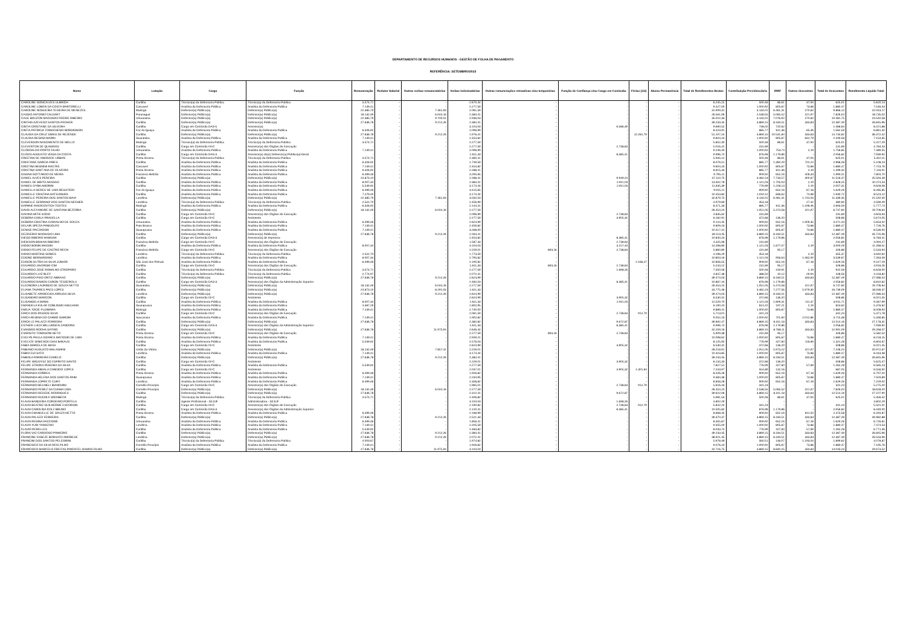DEPARTAMENTO DE RECURSOS HUMANOS - GESTÃO DE FOLHA DE PAGAMENTO
REFERÊNCIA: SETEMBRO/2023
| Nome | Lotação | Cargo | Função | Remuneração | Redutor Salarial | Outras verbas remuneratórias | Verbas indenizatórias | Outras remunerações retroativas e/ou temporárias | Função de Confiança e/ou Cargo em Comissão | Férias (1/3) | Abono Permanência | Total de Rendimentos Brutos | Contribuição Previdenciária | IRRF | Outros descontos | Total de Descontos | Rendimento Líquido Total |
| --- | --- | --- | --- | --- | --- | --- | --- | --- | --- | --- | --- | --- | --- | --- | --- | --- | --- |
| CAROLINE GONCALVES ULBRICH | Curitiba | Técnico(a) da Defensoria Pública | Técnico(a) da Defensoria Publica | 3.574,71 | - | - | 2.670,44 | - | - | - | - | 6.245,15 | 500,46 | 86,61 | 37,94 | 625,01 | 5.620,14 |
| CAROLINE LOBER DA COSTA MARTORELLI | Cascavel | Analista da Defensoria Pública | Analista da Defensoria Publica | 7.149,41 | - | - | 2.277,59 | - | - | - | - | 9.427,00 | 1.000,92 | 805,87 | 73,68 | 1.880,47 | 7.546,53 |
| CAROLINE NOGUEIRA TEIXEIRA DE MENEZES | Maringá | Defensor(a) Público(a) | Defensor(a) Público(a) | 22.385,79 | - | 7.461,93 | 2.061,59 | - | - | - | - | 31.909,31 | 3.134,01 | 6.461,31 | 270,82 | 9.866,14 | 22.043,17 |
| CASSIO ANTONIO CALDART | Paranaguá | Defensor(a) Público(a) | Defensor(a) Público(a) | 18.132,49 | - | 6.044,16 | 2.384,41 | - | - | - | - | 26.561,06 | 2.538,55 | 5.065,52 | 221,97 | 7.826,04 | 18.735,02 |
| CAUE BOUZON MACHADO FREIRE RIBEIRO | Umuarama | Defensor(a) Público(a) | Defensor(a) Público(a) | 22.385,79 | - | 9.700,51 | 2.936,03 | - | - | - | - | 35.022,33 | 3.134,01 | 7.076,92 | 270,82 | 10.481,75 | 24.540,58 |
| CINTHIA AZEVEDO SANTOS PECHER | Curitiba | Defensor(a) Público(a) | Defensor(a) Público(a) | 27.636,78 | - | 9.212,26 | 2.384,41 | - | - | - | - | 39.233,45 | 3.869,15 | 8.184,51 | 333,83 | 12.387,49 | 26.845,96 |
| CINTIA CRISTIANE DA SILVEIRA | Curitiba | Cargo em Comissão DAS-5 | Assessor(a) | - | - | - | 3.104,03 | - | 6.586,49 | - | - | 9.690,52 | 748,02 | 720,62 | - | 1.468,64 | 8.221,88 |
| CINTIA PATRICIA TOMACHESKI BORDIGNON | Foz do Iguaçu | Analista da Defensoria Pública | Analista da Defensoria Publica | 6.326,92 | - | - | 2.096,99 | - | - | - | - | 8.423,91 | 885,77 | 611,36 | 65,46 | 1.562,59 | 6.861,32 |
| CLAUDIA DA CRUZ SIMAS DE REZENDE | Curitiba | Defensor(a) Público(a) | Defensor(a) Público(a) | 27.636,78 | - | 9.212,26 | 1.976,41 | - | - | 12.281,79 | - | 51.107,24 | 3.869,15 | 10.531,84 | 333,83 | 14.734,82 | 36.372,42 |
| CLAUDIA REGINA MARIN | Guaratuba | Analista da Defensoria Pública | Analista da Defensoria Publica | 7.149,41 | - | - | 2.454,82 | - | - | - | - | 9.604,23 | 1.000,92 | 805,87 | 642,79 | 2.449,58 | 7.154,65 |
| CLEVERSON NASCIMENTO DE MELLO | Maringá | Técnico(a) da Defensoria Pública | Técnico(a) da Defensoria Publica | 3.574,71 | - | - | 2.277,59 | - | - | - | - | 5.852,30 | 500,46 | 86,61 | 37,94 | 625,01 | 5.227,29 |
| CLEVERTON DE QUADROS | Curitiba | Cargo em Comissão 04-C | Assessor(a) dos Órgãos de Execução | - | - | - | 2.277,59 | - | 2.738,63 | - | - | 5.016,22 | 231,69 | - | - | 231,69 | 4.784,53 |
| CLODOALDO PORTO FILHO | Umuarama | Analista da Defensoria Pública | Analista da Defensoria Publica | 7.149,41 | - | - | 2.096,99 | - | - | - | - | 9.246,40 | 1.000,92 | 753,74 | 2,19 | 1.756,85 | 7.489,55 |
| CLOVIS AUGUSTO VEIGA DA COSTA | Curitiba | Cargo em Comissão DAS-3 | Assessor(a) do(a) Defensor(a) Público(a)-Geral | - | - | - | 1.611,33 | - | 8.385,41 | - | - | 9.996,74 | 876,96 | 1.179,86 | - | 2.056,82 | 7.939,92 |
| CRISTIAN DE ANDRADE URBAN | Ponta Grossa | Técnico(a) da Defensoria Pública | Técnico(a) da Defensoria Publica | 3.574,71 | - | - | 2.360,41 | - | - | - | - | 5.935,12 | 500,46 | 86,61 | 37,94 | 625,01 | 5.310,11 |
| CRISTIANE GARCIA PIRES | Curitiba | Analista da Defensoria Pública | Analista da Defensoria Publica | 6.326,92 | - | - | 1.749,59 | - | - | - | - | 8.076,51 | 885,77 | 1.360,29 | 722,22 | 2.968,28 | 5.108,23 |
| CRISTINA BEGNINI RADTKE | Cascavel | Analista da Defensoria Pública | Analista da Defensoria Publica | 7.149,41 | - | - | 2.454,82 | - | - | - | - | 9.604,23 | 1.000,92 | 805,87 | 73,68 | 1.880,47 | 7.723,76 |
| CRISTINA SANT'ANA DE OLIVEIRA | Ponta Grossa | Analista da Defensoria Pública | Analista da Defensoria Publica | 6.326,92 | - | - | 2.288,41 | - | - | - | - | 8.615,33 | 885,77 | 611,36 | 2,19 | 1.499,32 | 7.116,01 |
| DAIANA GOTTARDO DE MEIRA | Francisco Beltrão | Analista da Defensoria Pública | Analista da Defensoria Publica | 6.499,46 | - | - | 3.295,65 | - | - | - | - | 9.795,11 | 909,92 | 652,16 | 428,33 | 1.990,41 | 7.804,70 |
| DANIEL ALVES PEREIRA | Curitiba | Defensor(a) Público(a) | Defensor(a) Público(a) | 24.873,10 | - | - | 2.288,41 | - | 9.949,24 | - | - | 37.110,75 | 3.482,23 | 7.733,57 | 300,67 | 11.516,47 | 25.594,28 |
| DANIEL DE BRITO ARAGAO | Curitiba | Analista da Defensoria Pública | Analista da Defensoria Publica | 8.007,34 | - | - | 2.384,41 | - | 2.911,03 | - | - | 13.302,78 | 1.121,03 | 1.705,03 | 2,19 | 2.828,25 | 10.474,53 |
| DANIELI DYBA AMORIM | Curitiba | Analista da Defensoria Pública | Analista da Defensoria Publica | 5.549,92 | - | - | 3.174,44 | - | 2.911,03 | - | - | 11.635,39 | 776,99 | 1.228,13 | 2,19 | 2.007,31 | 9.628,08 |
| DANIELLA GERES DE LIMA REGATIERI | Foz do Iguaçu | Analista da Defensoria Pública | Analista da Defensoria Publica | 6.499,46 | - | - | 3.415,65 | - | - | - | - | 9.915,11 | 909,92 | 652,16 | 67,18 | 1.629,26 | 8.285,85 |
| DANIELLE CRISTINA HATSUMURA | Curitiba | Analista da Defensoria Pública | Analista da Defensoria Publica | 7.279,40 | - | - | 3.174,44 | - | - | - | - | 10.453,84 | 1.019,12 | 836,62 | 74,98 | 1.930,72 | 8.523,12 |
| DANIELLE PEREIRA DOS SANTOS MAIA | Londrina | Defensor(a) Público(a) | Defensor(a) Público(a) | 22.385,79 | - | 7.461,93 | 3.032,03 | - | - | - | - | 32.879,75 | 3.134,01 | 6.461,31 | 1.744,03 | 11.339,35 | 21.540,40 |
| DANIELLE SERRANO DOS SANTOS NECHER | Londrina | Técnico(a) da Defensoria Pública | Técnico(a) da Defensoria Publica | 2.522,70 | - | - | 2.456,99 | - | - | - | - | 4.979,69 | 353,18 | - | 27,42 | 380,60 | 4.599,09 |
| DAPHNE RAIOCOVITCH TOSTES | Maringá | Analista da Defensoria Pública | Analista da Defensoria Publica | 6.326,92 | - | - | 2.144,41 | - | - | - | - | 8.471,33 | 885,77 | 611,36 | 1.196,46 | 2.693,59 | 5.777,74 |
| DAVID ALEXANDRE DE SANTANA BEZERRA | Curitiba | Defensor(a) Público(a) | Defensor(a) Público(a) | 18.132,49 | - | 6.044,16 | 2.277,59 | - | - | - | - | 26.454,24 | 1.051,05 | 5.474,58 | 221,97 | 6.747,60 | 19.706,64 |
| DAYANA MITIE KODO | Curitiba | Cargo em Comissão 04-C | Assessor(a) dos Órgãos de Execução | - | - | - | 2.096,99 | - | 2.738,63 | - | - | 4.835,62 | 231,69 | - | - | 231,69 | 4.603,93 |
| DEBORA CARLA PRADELLA | Curitiba | Cargo em Comissão 02-C | Assistente | - | - | - | 2.277,59 | - | 3.905,32 | - | - | 6.182,91 | 372,66 | 136,20 | - | 508,86 | 5.674,05 |
| DEBORA CRISTINA CARVALHO DE SOUZA | Umuarama | Analista da Defensoria Pública | Analista da Defensoria Publica | 6.499,46 | - | - | 2.624,99 | - | - | - | - | 9.124,45 | 909,92 | 652,16 | 1.909,35 | 3.471,43 | 5.653,02 |
| DELAIR SPEZIA PANDOLFO | Pato Branco | Analista da Defensoria Pública | Analista da Defensoria Publica | 7.149,41 | - | - | 2.459,82 | - | - | - | - | 9.609,23 | 1.000,92 | 805,87 | 73,68 | 1.880,47 | 7.728,76 |
| DENISE PACZKOSKI | Guarapuava | Analista da Defensoria Pública | Analista da Defensoria Publica | 7.149,41 | - | - | 3.268,00 | - | - | - | - | 10.417,41 | 1.000,92 | 805,87 | 73,68 | 1.880,47 | 8.536,94 |
| DEZIDERIO MACHADO LIMA | Curitiba | Defensor(a) Público(a) | Defensor(a) Público(a) | 27.636,78 | - | 9.212,26 | 2.264,41 | - | - | - | - | 39.113,45 | 3.869,15 | 8.184,51 | 333,83 | 12.387,49 | 26.725,96 |
| DIEGO RIBEIRO HAMDAR | Curitiba | Cargo em Comissão DAS-3 | Assessor(a) de Imprensa | - | - | - | 2.454,82 | - | 8.385,41 | - | - | 10.840,23 | 876,96 | 1.179,86 | - | 2.056,82 | 8.783,41 |
| DIEIKSON BRAIAN RIBEIRO | Francisco Beltrão | Cargo em Comissão 04-C | Assessor(a) dos Órgãos de Execução | - | - | - | 1.587,33 | - | 2.738,63 | - | - | 4.325,96 | 231,69 | - | - | 231,69 | 4.094,27 |
| DIOGO BONIN MAOSKI | Curitiba | Analista da Defensoria Pública | Analista da Defensoria Publica | 8.007,34 | - | - | 3.104,03 | - | 3.157,43 | - | - | 14.268,80 | 1.121,03 | 1.877,07 | 2,19 | 3.000,29 | 11.268,51 |
| DIOGO FELIPE DE CASTRO RECH | Francisco Beltrão | Cargo em Comissão 04-C | Assessor(a) dos Órgãos de Execução | - | - | - | 2.229,01 | 893,16 | 2.738,63 | - | - | 5.860,80 | 231,69 | 95,17 | - | 326,86 | 5.533,94 |
| DIOGO MARTINS GOMES | Londrina | Técnico(a) da Defensoria Pública | Técnico(a) da Defensoria Publica | 2.522,70 | - | - | 1.773,59 | - | - | - | - | 4.296,29 | 353,18 | - | 2,19 | 355,37 | 3.940,92 |
| EDIONE BERNARDINO | Londrina | Analista da Defensoria Pública | Analista da Defensoria Publica | 8.007,34 | - | - | 2.795,82 | - | - | - | - | 10.803,16 | 1.121,03 | 956,64 | 1.462,00 | 3.539,67 | 7.263,49 |
| EDISON DUTRA DA SILVA JUNIOR | São José dos Pinhais | Analista da Defensoria Pública | Analista da Defensoria Publica | 6.499,46 | - | - | 2.190,82 | - | - | 2.166,27 | - | 10.856,55 | 909,92 | 652,16 | 67,18 | 1.629,26 | 9.227,29 |
| EDUARDO JAVORSKI CIM | Curitiba | Cargo em Comissão 04-C | Assessor(a) dos Órgãos de Execução | - | - | - | 1.611,33 | 893,16 | 2.738,63 | - | - | 5.243,12 | 231,69 | 95,17 | - | 326,86 | 4.916,26 |
| EDUARDO JOSE RAMALHO STROPARO | Curitiba | Técnico(a) da Defensoria Pública | Técnico(a) da Defensoria Publica | 3.574,71 | - | - | 2.277,59 | - | 1.698,26 | - | - | 7.550,56 | 500,46 | 419,91 | 2,19 | 922,56 | 6.628,00 |
| EDUARDO LUIZ BLEY | Curitiba | Técnico(a) da Defensoria Pública | Técnico(a) da Defensoria Publica | 2.774,97 | - | - | 2.072,41 | - | - | - | - | 4.847,38 | 388,50 | 10,12 | 29,94 | 428,56 | 4.418,82 |
| EDUARDO PIAO ORTIZ ABRAAO | Curitiba | Defensor(a) Público(a) | Defensor(a) Público(a) | 27.636,78 | - | 9.212,26 | 2.624,99 | - | - | - | - | 39.474,03 | 3.869,15 | 8.184,51 | 333,83 | 12.387,49 | 27.086,54 |
| EDUARDO RAMOS CARON TESSEROLLI | Curitiba | Cargo em Comissão DAS-3 | Assessor(a) dos Órgãos da Administração Superior | - | - | - | 2.482,03 | - | 8.385,41 | - | - | 10.867,44 | 876,96 | 1.179,86 | - | 2.056,82 | 8.810,62 |
| ELEONORA LAURINDO DE SOUZA NETTO | Guaratuba | Defensor(a) Público(a) | Defensor(a) Público(a) | 18.132,49 | - | 6.044,16 | 2.277,59 | - | - | - | - | 26.454,24 | 1.051,05 | 5.474,58 | 221,97 | 6.747,60 | 19.706,64 |
| ELIANA TAVARES PAES LOPES | Curitiba | Defensor(a) Público(a) | Defensor(a) Público(a) | 24.873,10 | - | 8.291,03 | 1.611,33 | - | - | - | - | 34.775,46 | 3.482,23 | 7.277,56 | 5.979,30 | 16.739,09 | 18.036,37 |
| ELISABETE APARECIDA ARRUDA SILVA | Londrina | Defensor(a) Público(a) | Defensor(a) Público(a) | 27.636,78 | - | 9.212,26 | 2.624,99 | - | - | - | - | 39.474,03 | 3.869,15 | 8.184,51 | 333,83 | 12.387,49 | 27.086,54 |
| ELISANDRO MARCON | Curitiba | Cargo em Comissão 02-C | Assistente | - | - | - | 2.624,99 | - | 3.905,32 | - | - | 6.530,31 | 372,66 | 136,20 | - | 508,86 | 6.021,45 |
| ELISANGELA MANN | Curitiba | Analista da Defensoria Pública | Analista da Defensoria Publica | 8.007,34 | - | - | 1.611,33 | - | 2.911,03 | - | - | 12.529,70 | 1.121,03 | 1.809,31 | 111,37 | 3.041,71 | 9.487,99 |
| EMANUELA KULAK COBLINSKI AGULHAM | Guarapuava | Analista da Defensoria Pública | Analista da Defensoria Publica | 4.387,29 | - | - | 1.802,95 | - | - | - | - | 6.190,24 | 614,22 | 197,21 | 2,19 | 813,62 | 5.376,62 |
| EMILIA TOCIE FUJIWARA | Maringá | Analista da Defensoria Pública | Analista da Defensoria Publica | 7.149,41 | - | - | 2.740,00 | - | - | - | - | 9.889,41 | 1.000,92 | 805,87 | 73,68 | 1.880,47 | 8.008,94 |
| ERICA DOS PASSOS SILVA | Curitiba | Cargo em Comissão 04-C | Assessor(a) dos Órgãos de Execução | - | - | - | 2.061,59 | - | 2.738,63 | 912,79 | - | 5.713,01 | 341,23 | - | - | 341,23 | 5.371,78 |
| ERICA REGINA DO CARMO GARDIM | Apucarana | Analista da Defensoria Pública | Analista da Defensoria Publica | 7.149,41 | - | - | 1.902,82 | - | - | - | - | 9.052,23 | 1.000,92 | 701,60 | 2.012,86 | 3.715,38 | 5.336,85 |
| ERICK LE PALAZZI FERREIRA | Curitiba | Defensor(a) Público(a) | Defensor(a) Público(a) | 27.636,78 | - | - | 2.382,82 | - | 9.672,87 | - | - | 39.692,47 | 3.869,15 | 8.311,18 | 333,83 | 12.514,16 | 27.178,31 |
| ESTHER LUIZA WILLUMSEN ZANDONA | Curitiba | Cargo em Comissão DAS-3 | Assessor(a) dos Órgãos da Administração Superior | - | - | - | 1.611,33 | - | 8.385,41 | - | - | 9.996,74 | 876,96 | 1.179,86 | - | 2.056,82 | 7.939,92 |
| EVANDRO ROCHA SATIRO | Curitiba | Defensor(a) Público(a) | Defensor(a) Público(a) | 27.636,78 | - | 11.975,94 | 2.646,44 | - | - | - | - | 42.259,16 | 3.869,15 | 8.788,11 | 333,83 | 12.991,09 | 29.268,07 |
| EVARISTO TOMASONI NETO | Ponta Grossa | Cargo em Comissão 04-C | Assessor(a) dos Órgãos de Execução | - | - | - | 2.277,59 | 893,16 | 2.738,63 | - | - | 5.909,38 | 231,69 | 95,17 | - | 326,86 | 5.582,52 |
| EVELYN PAULA SOARES MATIOSKI DE LIMA | Ponta Grossa | Analista da Defensoria Pública | Analista da Defensoria Publica | 7.149,41 | - | - | 2.949,21 | - | - | - | - | 10.098,62 | 1.000,92 | 805,87 | 73,68 | 1.880,47 | 8.218,15 |
| EVELYZE GINIESCKI DIAS BAKAUS | Curitiba | Analista da Defensoria Pública | Analista da Defensoria Publica | 5.549,92 | - | - | 2.576,03 | - | - | - | - | 8.125,95 | 776,99 | 427,60 | 116,69 | 1.321,28 | 6.804,67 |
| FABIA MARIELA DE BIASI | Curitiba | Cargo em Comissão 02-C | Assistente | - | - | - | 2.624,99 | - | 3.905,32 | - | - | 6.530,31 | 372,66 | 136,20 | - | 508,86 | 6.021,45 |
| FABIANO AUGUSTO MALAGHINI | União da Vitória | Defensor(a) Público(a) | Defensor(a) Público(a) | 18.132,49 | - | 7.857,41 | 2.229,01 | - | - | - | - | 28.218,91 | 1.051,05 | 5.973,22 | 221,97 | 7.246,24 | 20.972,67 |
| FABIO EIJI SATO | Londrina | Analista da Defensoria Pública | Analista da Defensoria Publica | 7.149,41 | - | - | 3.174,44 | - | - | - | - | 10.323,85 | 1.000,92 | 805,87 | 73,68 | 1.880,47 | 8.443,38 |
| FABIOLA PARREIRA CAMELO | Curitiba | Defensor(a) Público(a) | Defensor(a) Público(a) | 27.636,78 | - | 9.212,26 | 2.384,41 | - | - | - | - | 39.233,45 | 3.869,15 | 8.184,51 | 333,83 | 12.387,49 | 26.845,96 |
| FELIPE GRUDYSZ DO ESPIRITO SANTO | Curitiba | Cargo em Comissão 02-C | Assistente | - | - | - | 2.229,01 | - | 3.905,32 | - | - | 6.134,33 | 372,66 | 136,20 | - | 508,86 | 5.625,47 |
| FELIPE STROKA PEREIRA DA SILVA | Curitiba | Analista da Defensoria Pública | Analista da Defensoria Publica | 5.549,92 | - | - | 2.277,59 | - | - | - | - | 7.827,51 | 776,99 | 427,60 | 57,69 | 1.262,28 | 6.565,23 |
| FERNANDA ABDALA CANDIDO LOPES | Curitiba | Cargo em Comissão 02-C | Assistente | - | - | - | 2.037,01 | - | 3.905,32 | 1.301,64 | - | 7.243,97 | 554,89 | 132,16 | - | 687,05 | 6.556,92 |
| FERNANDA CORREA | Ponta Grossa | Analista da Defensoria Pública | Analista da Defensoria Publica | 6.499,46 | - | - | 1.926,82 | - | - | - | - | 8.426,28 | 909,92 | 652,16 | 67,18 | 1.629,26 | 6.797,02 |
| FERNANDA HELENA DOS SANTOS PAIM | Guarapuava | Analista da Defensoria Pública | Analista da Defensoria Publica | 7.149,41 | - | - | 2.234,95 | - | - | - | - | 9.384,36 | 1.000,92 | 805,87 | 73,68 | 1.880,47 | 7.503,89 |
| FERNANDA LOPRETE CURY | Londrina | Analista da Defensoria Pública | Analista da Defensoria Publica | 6.499,46 | - | - | 2.358,82 | - | - | - | - | 8.858,28 | 909,92 | 652,16 | 67,18 | 1.629,26 | 7.229,02 |
| FERNANDO BELINELI BIANCHINI | Cornélio Procópio | Cargo em Comissão 04-C | Assessor(a) dos Órgãos de Execução | - | - | - | 1.965,01 | - | 2.738,63 | 912,79 | - | 5.616,43 | 341,23 | - | - | 341,23 | 5.275,20 |
| FERNANDO PEREZ DA CUNHA LIMA | Cornélio Procópio | Defensor(a) Público(a) | Defensor(a) Público(a) | 18.132,49 | - | 6.044,16 | 2.277,59 | - | - | - | - | 26.454,24 | 2.538,55 | 5.065,52 | 221,97 | 7.826,04 | 18.628,20 |
| FERNANDO REDEDE RODRIGUES | Curitiba | Defensor(a) Público(a) | Defensor(a) Público(a) | 27.636,78 | - | - | 2.312,41 | - | 9.672,87 | - | - | 39.622,06 | 3.869,15 | 8.311,18 | 333,83 | 12.514,16 | 27.107,90 |
| FERNANDO RUDOLF WIENBECK | Maringá | Técnico(a) da Defensoria Pública | Técnico(a) da Defensoria Publica | 3.574,71 | - | - | 2.406,82 | - | - | - | - | 5.981,53 | 500,46 | 86,61 | 37,94 | 625,01 | 5.356,52 |
| FLAVIA BANDEIRA CORDEIRO PORTELA | Curitiba | Agente Profissional - SEJUF | Administradora - SEJUF | - | - | - | 3.104,03 | - | 1.698,26 | - | - | 4.802,29 | - | - | - | - | 4.802,29 |
| FLAVIA BEATRIZ GUILHERME ESCORSIN | Curitiba | Cargo em Comissão 04-C | Assessor(a) dos Órgãos de Execução | - | - | - | 2.190,82 | - | 2.738,63 | 912,79 | - | 5.842,24 | 341,23 | - | - | 341,23 | 5.501,01 |
| FLAVIA CAROLINA KOLZ BRUNO | Curitiba | Cargo em Comissão DAS-3 | Assessor(a) dos Órgãos da Administração Superior | - | - | - | 2.120,41 | - | 8.385,41 | - | - | 10.505,82 | 876,96 | 1.179,86 | - | 2.056,82 | 8.449,00 |
| FLAVIA EMANUELLE DE SOUZA NETTO | Ponta Grossa | Analista da Defensoria Pública | Analista da Defensoria Publica | 6.499,46 | - | - | 2.168,99 | - | - | - | - | 8.668,45 | 909,92 | 652,16 | 811,50 | 2.373,58 | 6.294,87 |
| FLAVIA PALAZZI FERREIRA | Curitiba | Defensor(a) Público(a) | Defensor(a) Público(a) | 27.636,78 | - | 9.212,26 | 2.521,33 | - | - | - | - | 39.370,37 | 3.869,15 | 8.184,51 | 333,83 | 12.387,49 | 26.982,88 |
| FLAVIA REGINA FACCIONE | Umuarama | Analista da Defensoria Pública | Analista da Defensoria Publica | 6.499,46 | - | - | 1.856,41 | - | - | - | - | 8.355,87 | 909,92 | 652,16 | 67,18 | 1.629,26 | 6.726,61 |
| FLAVIA YURI YAMAZAKI | Londrina | Analista da Defensoria Pública | Analista da Defensoria Publica | 7.149,41 | - | - | 2.205,59 | - | - | - | - | 9.355,00 | 1.000,92 | 805,87 | 73,68 | 1.880,47 | 7.474,53 |
| FLAVIO PERELLES | Curitiba | Analista da Defensoria Pública | Analista da Defensoria Publica | 5.549,92 | - | - | 2.483,82 | - | - | - | - | 8.033,74 | 776,99 | 427,60 | 57,69 | 1.262,28 | 6.771,46 |
| FLORA VAZ CARDOSO PINHEIRO | Curitiba | Defensor(a) Público(a) | Defensor(a) Público(a) | 27.636,78 | - | 9.212,26 | 2.384,41 | - | - | - | - | 39.233,45 | 3.869,15 | 8.184,51 | 333,83 | 12.387,49 | 26.845,96 |
| FRANCINE FANEZE BORSATO AMORESE | Londrina | Defensor(a) Público(a) | Defensor(a) Público(a) | 27.636,78 | - | 9.212,26 | 2.072,41 | - | - | - | - | 38.921,45 | 3.869,15 | 8.184,51 | 333,83 | 12.387,49 | 26.533,96 |
| FRANCINI DOS SANTOS PELEGRINI | Curitiba | Técnico(a) da Defensoria Pública | Técnico(a) da Defensoria Publica | 4.003,67 | - | - | 1.974,82 | - | - | - | - | 5.978,49 | 560,51 | 146,07 | 1.193,04 | 1.899,62 | 4.078,87 |
| FRANCISCO DA SILVA REIS FILHO | Cornélio Procópio | Analista da Defensoria Pública | Analista da Defensoria Publica | 7.149,41 | - | - | 1.926,82 | - | - | - | - | 9.076,23 | 1.000,92 | 805,87 | 73,68 | 1.880,47 | 7.195,76 |
| FRANCISCO MARCELO FREITAS PIMENTEL RAMOS FILHO | Curitiba | Defensor(a) Público(a) | Defensor(a) Público(a) | 27.636,78 | - | 11.975,94 | 3.104,03 | - | - | - | - | 42.716,75 | 3.869,15 | 8.840,25 | 333,83 | 13.043,23 | 29.673,52 |